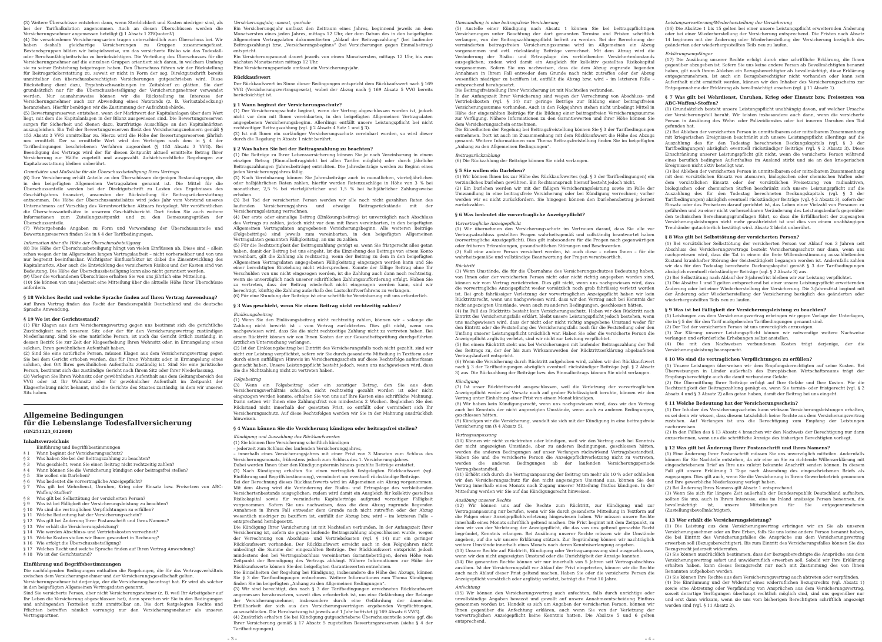(3) Weitere Überschüsse entstehen dann, wenn Sterblichkeit und Kosten niedriger sind, als bei der Tarifkalkulation angenommen. Auch an diesen Überschüssen werden die Versicherungsnehmer angemessen beteiligt (§ 1 Absatz 1 ZRQuotenV).
(4) Die verschiedenen Versicherungsarten tragen unterschiedlich zum Überschuss bei. Wir haben deshalb gleichartige Versicherungen zu Gruppen zusammengefasst. Bestandsgruppen bilden wir beispielsweise, um das versicherte Risiko wie das Todesfall- oder Berufsunfähigkeitsrisiko zu berücksichtigen. Die Verteilung des Überschusses für die Versicherungsnehmer auf die einzelnen Gruppen orientiert sich daran, in welchem Umfang sie zu seiner Entstehung beigetragen haben. Den Überschuss führen wir der Rückstellung für Beitragsrückerstattung zu, soweit er nicht in Form der sog. Direktgutschrift bereits unmittelbar den überschussberechtigten Versicherungen gutgeschrieben wird. Diese Rückstellung dient dazu, Ergebnisschwankungen im Zeitablauf zu glätten. Sie darf grundsätzlich nur für die Überschussbeteiligung der Versicherungsnehmer verwendet werden. Nur ausnahmsweise können wir die Rückstellung im Interesse der Versicherungsnehmer auch zur Abwendung eines Notstands (z. B. Verlustabdeckung) heranziehen. Hierfür benötigen wir die Zustimmung der Aufsichtsbehörde.
(5) Bewertungsreserven entstehen, wenn der Marktwert der Kapitalanlagen über dem Wert liegt, mit dem die Kapitalanlagen in der Bilanz ausgewiesen sind. Die Bewertungsreserven sorgen für Sicherheit und dienen dazu, kurzfristige Ausschläge an den Kapitalmärkten auszugleichen. Ein Teil der Bewertungsreserven fließt den Versicherungsnehmern gemäß § 153 Absatz 3 VVG unmittelbar zu. Hierzu wird die Höhe der Bewertungsreserven jährlich neu ermittelt. Der so ermittelte Wert wird den Verträgen nach dem in § 4 der Tarifbedingungen beschriebenen Verfahren zugeordnet (§ 153 Absatz 3 VVG). Bei Beendigung des Vertrags wird der für diesen Zeitpunkt aktuell ermittelte Betrag Ihrer Versicherung zur Hälfte zugeteilt und ausgezahlt. Aufsichtsrechtliche Regelungen zur Kapitalausstattung bleiben unberührt.
Grundsätze und Maßstäbe für die Überschussbeteiligung Ihres Vertrags
(6) Ihre Versicherung erhält Anteile an den Überschüssen derjenigen Bestandsgruppe, die in den beigefügten Allgemeinen Vertragsdaten genannt ist. Die Mittel für die Überschussanteile werden bei der Direktgutschrift zu Lasten des Ergebnisses des Geschäftsjahres finanziert, ansonsten der Rückstellung für Beitragsrückerstattung entnommen. Die Höhe der Überschussanteilsätze wird jedes Jahr vom Vorstand unseres Unternehmens auf Vorschlag des Verantwortlichen Aktuars festgelegt. Wir veröffentlichen die Überschussanteilsätze in unserem Geschäftsbericht. Dort finden Sie auch weitere Informationen zum Zuteilungszeitpunkt und zu den Bemessungsgrößen der Überschussanteile.
(7) Weitergehende Angaben zu Form und Verwendung der Überschussanteile und Bewertungsreserven finden Sie in § 4 der Tarifbedingungen.
Information über die Höhe der Überschussbeteiligung
(8) Die Höhe der Überschussbeteiligung hängt von vielen Einflüssen ab. Diese sind – allein schon wegen der im Allgemeinen langen Vertragslaufzeit – nicht vorhersehbar und von uns nur begrenzt beeinflussbar. Wichtigster Einflussfaktor ist dabei die Zinsentwicklung des Kapitalmarkts. Aber auch die Entwicklung des versicherten Risikos und der Kosten sind von Bedeutung. Die Höhe der Überschussbeteiligung kann also nicht garantiert werden.
(9) Über die vorhandenen Überschüsse erhalten Sie von uns jährlich eine Mitteilung.
(10) Sie können von uns jederzeit eine Mitteilung über die aktuelle Höhe Ihrer Überschüsse anfordern.
§ 18 Welches Recht und welche Sprache finden auf Ihren Vertrag Anwendung?
Auf Ihren Vertrag finden das Recht der Bundesrepublik Deutschland und die deutsche Sprache Anwendung.
§ 19 Wo ist der Gerichtsstand?
(1) Für Klagen aus dem Versicherungsvertrag gegen uns bestimmt sich die gerichtliche Zuständigkeit nach unserem Sitz oder der für den Versicherungsvertrag zuständigen Niederlassung. Sind Sie eine natürliche Person, ist auch das Gericht örtlich zuständig, in dessen Bezirk Sie zur Zeit der Klageerhebung Ihren Wohnsitz oder, in Ermangelung eines solchen, Ihren gewöhnlichen Aufenthalt haben.
(2) Sind Sie eine natürliche Person, müssen Klagen aus dem Versicherungsvertrag gegen Sie bei dem Gericht erhoben werden, das für Ihren Wohnsitz oder, in Ermangelung eines solchen, den Ort Ihres gewöhnlichen Aufenthalts zuständig ist. Sind Sie eine juristische Person, bestimmt sich das zuständige Gericht nach Ihrem Sitz oder Ihrer Niederlassung.
(3) Verlegen Sie Ihren Wohnsitz oder gewöhnlichen Aufenthalt aus dem Geltungsbereich des VVG oder ist Ihr Wohnsitz oder Ihr gewöhnlicher Aufenthalt im Zeitpunkt der Klageerhebung nicht bekannt, sind die Gerichte des Staates zuständig, in dem wir unseren Sitz haben.
Allgemeine Bedingungen
für die Lebenslange Todesfallversicherung
(GN251123_012008)
Inhaltsverzeichnis
Einführung und Begriffsbestimmungen
§ 1 Wann beginnt der Versicherungsschutz?
§ 2 Was haben Sie bei der Beitragszahlung zu beachten?
§ 3 Was geschieht, wenn Sie einen Beitrag nicht rechtzeitig zahlen?
§ 4 Wann können Sie die Versicherung kündigen oder beitragsfrei stellen?
§ 5 Sie wollen ein Darlehen?
§ 6 Was bedeutet die vorvertragliche Anzeigepflicht?
§ 7 Was gilt bei Wehrdienst, Unruhen, Krieg oder Einsatz bzw. Freisetzen von ABC-Waffen/-Stoffen?
§ 8 Was gilt bei Selbsttötung der versicherten Person?
§ 9 Was ist bei Fälligkeit der Versicherungsleistung zu beachten?
§ 10 Wo sind die vertraglichen Verpflichtungen zu erfüllen?
§ 11 Welche Bedeutung hat der Versicherungsschein?
§ 12 Was gilt bei Änderung Ihrer Postanschrift und Ihres Namens?
§ 13 Wer erhält die Versicherungsleistung?
§ 14 Wie werden Abschluss- und Vertriebskosten verrechnet?
§ 15 Welche Kosten stellen wir Ihnen gesondert in Rechnung?
§ 16 Wie erfolgt die Überschussbeteiligung?
§ 17 Welches Recht und welche Sprache finden auf Ihren Vertrag Anwendung?
§ 18 Wo ist der Gerichtsstand?
Einführung und Begriffsbestimmungen
Die nachfolgenden Bedingungen enthalten die Regelungen, die für das Vertragsverhältnis zwischen dem Versicherungsnehmer und der Versicherungsgesellschaft gelten.
Versicherungsnehmer ist derjenige, der die Versicherung beantragt hat. Er wird als solcher in den beigefügten Allgemeinen Vertragsdaten genannt.
Sind Sie versicherte Person, aber nicht Versicherungsnehmer (z. B. weil Ihr Arbeitgeber auf Ihr Leben die Versicherung abgeschlossen hat), dann sprechen wir Sie in den Bedingungen und anhängenden Textteilen nicht unmittelbar an. Die dort festgelegten Rechte und Pflichten betreffen nämlich vorrangig nur den Versicherungsnehmer als unseren Vertragspartner.
Versicherungsjahr, -monat, -periode
Ein Versicherungsjahr umfasst den Zeitraum eines Jahres, beginnend jeweils an dem Monatsersten eines jeden Jahres, mittags 12 Uhr, der dem Datum des in den beigefügten Allgemeinen Vertragsdaten dokumentierten „Ablauf der Beitragszahlung“ (bei laufender Beitragszahlung) bzw. „Versicherungsbeginns“ (bei Versicherungen gegen Einmalbeitrag) entspricht.
Ein Versicherungsmonat dauert jeweils von einem Monatsersten, mittags 12 Uhr, bis zum nächsten Monatsersten mittags 12 Uhr.
Eine Versicherungsperiode umfasst ein Versicherungsjahr.
Rückkaufswert
Der Rückkaufswert im Sinne dieser Bedingungen entspricht dem Rückkaufswert nach § 169 VVG (Versicherungsvertragsgesetz), wobei der Abzug nach § 169 Absatz 5 VVG bereits berücksichtigt ist.
§ 1 Wann beginnt der Versicherungsschutz?
(1) Der Versicherungsschutz beginnt, wenn der Vertrag abgeschlossen worden ist, jedoch nicht vor dem mit Ihnen vereinbarten, in den beigefügten Allgemeinen Vertragsdaten angegebenen Versicherungsbeginn. Allerdings entfällt unsere Leistungspflicht bei nicht rechtzeitiger Beitragszahlung (vgl. § 2 Absatz 4 Satz 1 und § 3).
(2) Ist mit Ihnen ein vorläufiger Versicherungsschutz vereinbart worden, so wird dieser durch die Regelung in Absatz 1 nicht berührt.
§ 2 Was haben Sie bei der Beitragszahlung zu beachten?
(1) Die Beiträge zu Ihrer Lebensversicherung können Sie je nach Vereinbarung in einem einzigen Betrag (Einmalbeitrag/nicht bei allen Tarifen möglich) oder durch jährliche Beitragszahlungen (Jahresbeiträge) entrichten. Die Jahresbeiträge werden zu Beginn eines jeden Versicherungsjahres fällig.
(2) Nach Vereinbarung können Sie Jahresbeiträge auch in monatlichen, vierteljährlichen oder halbjährlichen Raten zahlen; hierfür werden Ratenzuschläge in Höhe von 3 % bei monatlicher, 2,5 % bei vierteljährlicher und 1,5 % bei halbjährlicher Zahlungsweise erhoben.
(3) Bei Tod der versicherten Person werden wir alle noch nicht gezahlten Raten des laufenden Versicherungsjahres und etwaige Beitragsrückstände mit der Versicherungsleistung verrechnen.
(4) Der erste oder einmalige Beitrag (Einlösungsbeitrag) ist unverzüglich nach Abschluss des Vertrags zu zahlen, jedoch nicht vor dem mit Ihnen vereinbarten, in den beigefügten Allgemeinen Vertragsdaten angegebenen Versicherungsbeginn. Alle weiteren Beiträge (Folgebeiträge) sind jeweils zum vereinbarten, in den beigefügten Allgemeinen Vertragsdaten genannten Fälligkeitstag, an uns zu zahlen.
(5) Für die Rechtzeitigkeit der Beitragszahlung genügt es, wenn Sie fristgerecht alles getan haben, damit der Beitrag bei uns eingeht. Ist die Einziehung des Beitrags von einem Konto vereinbart, gilt die Zahlung als rechtzeitig, wenn der Beitrag zu dem in den beigefügten Allgemeinen Vertragsdaten angegebenen Fälligkeitstag eingezogen werden kann und Sie einer berechtigten Einziehung nicht widersprechen. Konnte der fällige Beitrag ohne Ihr Verschulden von uns nicht eingezogen werden, ist die Zahlung auch dann noch rechtzeitig, wenn sie unverzüglich nach unserer schriftlichen Zahlungsaufforderung erfolgt. Haben Sie zu vertreten, dass der Beitrag wiederholt nicht eingezogen werden kann, sind wir berechtigt, künftig die Zahlung außerhalb des Lastschriftverfahrens zu verlangen.
(6) Für eine Stundung der Beiträge ist eine schriftliche Vereinbarung mit uns erforderlich.
§ 3 Was geschieht, wenn Sie einen Beitrag nicht rechtzeitig zahlen?
Einlösungsbeitrag
(1) Wenn Sie den Einlösungsbeitrag nicht rechtzeitig zahlen, können wir – solange die Zahlung nicht bewirkt ist – vom Vertrag zurücktreten. Dies gilt nicht, wenn uns nachgewiesen wird, dass Sie die nicht rechtzeitige Zahlung nicht zu vertreten haben. Bei einem Rücktritt können wir von Ihnen Kosten der zur Gesundheitsprüfung durchgeführten ärztlichen Untersuchung verlangen.
(2) Ist der Einlösungsbeitrag bei Eintritt des Versicherungsfalls noch nicht gezahlt, sind wir nicht zur Leistung verpflichtet, sofern wir Sie durch gesonderte Mitteilung in Textform oder durch einen auffälligen Hinweis im Versicherungsschein auf diese Rechtsfolge aufmerksam gemacht haben. Unsere Leistungspflicht besteht jedoch, wenn uns nachgewiesen wird, dass Sie die Nichtzahlung nicht zu vertreten haben.
Folgebeitrag
(3) Wenn ein Folgebeitrag oder ein sonstiger Betrag, den Sie aus dem Versicherungsverhältnis schulden, nicht rechtzeitig gezahlt worden ist oder nicht eingezogen werden konnte, erhalten Sie von uns auf Ihre Kosten eine schriftliche Mahnung. Darin setzen wir Ihnen eine Zahlungsfrist von mindestens 2 Wochen. Begleichen Sie den Rückstand nicht innerhalb der gesetzten Frist, so entfällt oder vermindert sich Ihr Versicherungsschutz. Auf diese Rechtsfolgen werden wir Sie in der Mahnung ausdrücklich hinweisen.
§ 4 Wann können Sie die Versicherung kündigen oder beitragsfrei stellen?
Kündigung und Auszahlung des Rückkaufswertes
(1) Sie können Ihre Versicherung schriftlich kündigen
– jederzeit zum Schluss des laufenden Versicherungsjahres,
– innerhalb eines Versicherungsjahres mit einer Frist von 3 Monaten zum Schluss des Versicherungsmonats, frühestens jedoch zum Schluss des 1. Versicherungsjahres.
Dabei werden Ihnen über den Kündigungstermin hinaus gezahlte Beiträge erstattet.
(2) Nach Kündigung erhalten Sie einen vertraglich festgelegten Rückkaufswert (vgl. Einführung und Begriffsbestimmung), vermindert um eventuell rückständige Beiträge.
Bei der Berechnung dieses Rückkaufswerts wird im Allgemeinen ein Abzug vorgenommen. Mit dem Abzug wird die Veränderung der Risiko- und Ertragslage des verbleibenden Versichertenbestands ausgeglichen; zudem wird damit ein Ausgleich für kollektiv gestelltes Risikokapital sowie für verminderte Kapitalerträge aufgrund vorzeitiger Fälligkeit vorgenommen. Sofern Sie uns nachweisen, dass die dem Abzug zugrunde liegenden Annahmen in Ihrem Fall entweder dem Grunde nach nicht zutreffen oder der Abzug wesentlich niedriger zu beziffern ist, entfällt der Abzug bzw. wird – im letzteren Falle – entsprechend herabgesetzt.
Die Kündigung Ihrer Versicherung ist mit Nachteilen verbunden. In der Anfangszeit Ihrer Versicherung ist, sofern sie gegen laufende Beitragszahlung abgeschlossen wurde, wegen der Verrechnung von Abschluss- und Vertriebskosten (vgl. § 14) nur ein geringer Rückkaufswert vorhanden. Der Rückkaufswert erreicht auch in den Folgejahren nicht unbedingt die Summe der eingezahlten Beiträge. Der Rückkaufswert entspricht jedoch mindestens den bei Vertragsabschluss vereinbarten Garantiebeträgen, deren Höhe vom Zeitpunkt der Beendigung des Vertrags abhängt. Nähere Informationen zur Höhe der Rückkaufswerte können Sie den beigefügten Garantiewerten entnehmen.
Die Einzelheiten der Regelung bei Kündigung, insbesondere die Höhe des Abzugs, können Sie § 3 der Tarifbedingungen entnehmen. Weitere Informationen zum Thema Kündigung finden Sie im beigefügten „Anhang zu den Allgemeinen Bedingungen“.
(3) Wir sind berechtigt, den nach § 3 der Tarifbedingungen errechneten Rückkaufswert angemessen herabzusetzen, soweit dies erforderlich ist, um eine Gefährdung der Belange der Versicherungsnehmer, insbesondere durch eine Gefährdung der dauernden Erfüllbarkeit der sich aus den Versicherungsverträgen ergebenden Verpflichtungen, auszuschließen. Die Herabsetzung ist jeweils auf 1 Jahr befristet (§ 169 Absatz 6 VVG).
(4) Zusätzlich erhalten Sie bei Kündigung gutgeschriebene Überschussanteile sowie ggf. die Ihrer Versicherung gemäß § 17 Absatz 5 zugeteilten Bewertungsreserven (siehe § 4 der Tarifbedingungen).
Umwandlung in eine beitragsfreie Versicherung
(5) Anstelle einer Kündigung nach Absatz 1 können Sie bei beitragspflichtigen Versicherungen unter Beachtung der dort genannten Termine und Fristen schriftlich verlangen, von der Beitragszahlungspflicht befreit zu werden. Bei der Berechnung der verminderten beitragsfreien Versicherungssumme wird im Allgemeinen ein Abzug vorgenommen und evtl. rückständig Beiträge verrechnet. Mit dem Abzug wird die Veränderung der Risiko- und Ertragslage des verbleibenden Versichertenbestands ausgeglichen; zudem wird damit ein Ausgleich für kollektiv gestelltes Risikokapital vorgenommen. Sofern Sie uns nachweisen, dass die dem Abzug zugrunde liegenden Annahmen in Ihrem Fall entweder dem Grunde nach nicht zutreffen oder der Abzug wesentlich niedriger zu beziffern ist, entfällt die Abzug bzw. wird – im letzteren Falle – entsprechend herabgesetzt.
Die Beitragsfreistellung Ihrer Versicherung ist mit Nachteilen verbunden.
In der Anfangszeit Ihrer Versicherung sind wegen der Verrechnung von Abschluss- und Vertriebskosten (vgl. § 14) nur geringe Beträge zur Bildung einer beitragsfreien Versicherungssumme vorhanden. Auch in den Folgejahren stehen nicht unbedingt Mittel in Höhe der eingezahlten Beiträge für die Bildung einer beitragsfreien Versicherungssumme zur Verfügung. Nähere Informationen zu den Garantiewerten und ihrer Höhe können Sie dem Versicherungsschein entnehmen.
Die Einzelheiten der Regelung bei Beitragsfreistellung können Sie § 3 der Tarifbedingungen entnehmen. Dort ist auch im Zusammenhang mit dem Rückkaufswert die Höhe des Abzugs genannt. Weitere Informationen zum Thema Beitragsfreistellung finden Sie im beigefügten „Anhang zu den Allgemeinen Bedingungen“.
Beitragsrückzahlung
(6) Die Rückzahlung der Beiträge können Sie nicht verlangen.
§ 5 Sie wollen ein Darlehen?
(1) Wir können Ihnen bis zur Höhe des Rückkaufswertes (vgl. § 3 der Tarifbedingungen) ein verzinsliches Darlehen gewähren. Ein Rechtsanspruch hierauf besteht jedoch nicht.
(2) Ein Darlehen werden wir mit der fälligen Versicherungsleistung sowie im Falle der Umwandlung in eine beitragsfreie Versicherung oder bei Kündigung verrechnen; vorher werden wir es nicht zurückfordern. Sie hingegen können den Darlehensbetrag jederzeit zurückzahlen.
§ 6 Was bedeutet die vorvertragliche Anzeigepflicht?
Vorvertragliche Anzeigepflicht
(1) Wir übernehmen den Versicherungsschutz im Vertrauen darauf, dass Sie alle vor Vertragsabschluss gestellten Fragen wahrheitsgemäß und vollständig beantwortet haben (vorvertragliche Anzeigepflicht). Dies gilt insbesondere für die Fragen nach gegenwärtigen oder früheren Erkrankungen, gesundheitlichen Störungen und Beschwerden.
(2) Soll eine andere Person versichert werden, ist auch diese – neben Ihnen – für die wahrheitsgemäße und vollständige Beantwortung der Fragen verantwortlich.
Rücktritt
(3) Wenn Umstände, die für die Übernahme des Versicherungsschutzes Bedeutung haben, von Ihnen oder der versicherten Person nicht oder nicht richtig angegeben worden sind, können wir vom Vertrag zurücktreten. Dies gilt nicht, wenn uns nachgewiesen wird, dass die vorvertragliche Anzeigepflicht weder vorsätzlich noch grob fahrlässig verletzt worden ist. Bei grob fahrlässiger Verletzung der vorvertraglichen Anzeigepflicht haben wir kein Rücktrittsrecht, wenn uns nachgewiesen wird, dass wir den Vertrag auch bei Kenntnis der nicht angezeigten Umstände, wenn auch zu anderen Bedingungen, geschlossen hätten.
(4) Im Fall des Rücktritts besteht kein Versicherungsschutz. Haben wir den Rücktritt nach Eintritt des Versicherungsfalls erklärt, bleibt unsere Leistungspflicht jedoch bestehen, wenn uns nachgewiesen wird, dass der nicht oder nicht richtig angegebene Umstand weder für den Eintritt oder die Feststellung des Versicherungsfalls noch für die Feststellung oder den Umfang unserer Leistungspflicht ursächlich war. Haben Sie oder die versicherte Person die Anzeigepflicht arglistig verletzt, sind wir nicht zur Leistung verpflichtet.
(5) Bei einem Rücktritt steht uns bei Versicherungen mit laufender Beitragszahlung der Teil des Beitrags zu, der der bis zum Wirksamwerden der Rücktrittserklärung abgelaufenen Vertragslaufzeit entspricht.
(6) Wenn die Versicherung durch Rücktritt aufgehoben wird, zahlen wir den Rückkaufswert nach § 3 der Tarifbedingungen abzüglich eventuell rückständiger Beiträge (vgl. § 2 Absatz 3) aus. Die Rückzahlung der Beiträge bzw. des Einmalbeitrags können Sie nicht verlangen.
Kündigung
(7) Ist unser Rücktrittsrecht ausgeschlossen, weil die Verletzung der vorvertraglichen Anzeigepflicht weder auf Vorsatz noch auf grober Fahrlässigkeit beruhte, können wir den Vertrag unter Einhaltung einer Frist von einem Monat kündigen.
(8) Wir haben kein Kündigungsrecht, wenn uns nachgewiesen wird, dass wir den Vertrag auch bei Kenntnis der nicht angezeigten Umstände, wenn auch zu anderen Bedingungen, geschlossen hätten.
(9) Kündigen wir die Versicherung, wandelt sie sich mit der Kündigung in eine beitragsfreie Versicherung um (§ 4 Absatz 5).
Vertragsanpassung
(10) Können wir nicht zurücktreten oder kündigen, weil wir den Vertrag auch bei Kenntnis der nicht angezeigten Umstände, aber zu anderen Bedingungen, geschlossen hätten, werden die anderen Bedingungen auf unser Verlangen rückwirkend Vertragsbestandteil. Haben Sie und die versicherte Person die Anzeigepflichtverletzung nicht zu vertreten, werden die anderen Bedingungen ab der laufenden Versicherungsperiode Vertragsbestandteil.
(11) Erhöht sich durch die Vertragsanpassung der Beitrag um mehr als 10 % oder schließen wir den Versicherungsschutz für den nicht angezeigten Umstand aus, können Sie den Vertrag innerhalb eines Monats nach Zugang unserer Mitteilung fristlos kündigen. In der Mitteilung werden wir Sie auf das Kündigungsrecht hinweisen.
Ausübung unserer Rechte
(12) Wir können uns auf die Rechte zum Rücktritt, zur Kündigung und zur Vertragsanpassung nur berufen, wenn wir Sie durch gesonderte Mitteilung in Textform auf die Folgen einer Anzeigepflichtverletzung hingewiesen haben. Wir müssen unsere Rechte innerhalb eines Monats schriftlich geltend machen. Die Frist beginnt mit dem Zeitpunkt, zu dem wir von der Verletzung der Anzeigepflicht, die das von uns geltend gemachte Recht begründet, Kenntnis erlangen. Bei Ausübung unserer Rechte müssen wir die Umstände angeben, auf die wir unsere Erklärung stützen. Zur Begründung können wir nachträglich weitere Umstände innerhalb eines Monats nach deren Kenntniserlangung angeben.
(13) Unsere Rechte auf Rücktritt, Kündigung oder Vertragsanpassung sind ausgeschlossen, wenn wir den nicht angezeigten Umstand oder die Unrichtigkeit der Anzeige kannten.
(14) Die genannten Rechte können wir nur innerhalb von 5 Jahren seit Vertragsabschluss ausüben. Ist der Versicherungsfall vor Ablauf der Frist eingetreten, können wir die Rechte auch nach Ablauf dieser Frist geltend machen. Haben Sie oder die versicherte Person die Anzeigepflicht vorsätzlich oder arglistig verletzt, beträgt die Frist 10 Jahre.
Anfechtung
(15) Wir können den Versicherungsvertrag auch anfechten, falls durch unrichtige oder unvollständige Angaben bewusst und gewollt auf unsere Annahmeentscheidung Einfluss genommen worden ist. Handelt es sich um Angaben der versicherten Person, können wir Ihnen gegenüber die Anfechtung erklären, auch wenn Sie von der Verletzung der vorvertraglichen Anzeigepflicht keine Kenntnis hatten. Die Absätze 5 und 6 gelten entsprechend.
Leistungserweiterung/Wiederherstellung der Versicherung
(16) Die Absätze 1 bis 15 gelten bei einer unsere Leistungspflicht erweiternden Änderung oder bei einer Wiederherstellung der Versicherung entsprechend. Die Fristen nach Absatz 14 beginnen mit der Änderung oder Wiederherstellung der Versicherung bezüglich des geänderten oder wiederhergestellten Teils neu zu laufen.
Erklärungsempfänger
(17) Die Ausübung unserer Rechte erfolgt durch eine schriftliche Erklärung, die Ihnen gegenüber abzugeben ist. Sofern Sie uns keine andere Person als Bevollmächtigten benannt haben, gilt nach Ihrem Ableben ein Bezugsberechtigter als bevollmächtigt, diese Erklärung entgegenzunehmen. Ist auch ein Bezugsberechtigter nicht vorhanden oder kann sein Aufenthalt nicht ermittelt werden, können wir den Inhaber des Versicherungsscheins zur Entgegennahme der Erklärung als bevollmächtigt ansehen (vgl. § 11 Absatz 1).
§ 7 Was gilt bei Wehrdienst, Unruhen, Krieg oder Einsatz bzw. Freisetzen von ABC-Waffen/-Stoffen?
(1) Grundsätzlich besteht unsere Leistungspflicht unabhängig davon, auf welcher Ursache der Versicherungsfall beruht. Wir leisten insbesondere auch dann, wenn die versicherte Person in Ausübung des Wehr- oder Polizeidienstes oder bei inneren Unruhen den Tod gefunden hat.
(2) Bei Ableben der versicherten Person in unmittelbarem oder mittelbarem Zusammenhang mit kriegerischen Ereignissen beschränkt sich unsere Leistungspflicht allerdings auf die Auszahlung des für den Todestag berechneten Deckungskapitals (vgl. § 3 der Tarifbedingungen) abzüglich eventuell rückständiger Beiträge (vgl. § 2 Absatz 3). Diese Einschränkung unserer Leistungspflicht gilt nicht, wenn die versicherte Person während eines beruflich bedingten Aufenthaltes im Ausland stirbt und sie an den kriegerischen Ereignissen nicht aktiv beteiligt war.
(3) Bei Ableben der versicherten Person in unmittelbarem oder mittelbarem Zusammenhang mit dem vorsätzlichen Einsatz von atomaren, biologischen oder chemischen Waffen oder dem vorsätzlichen Einsatz oder der vorsätzlichen Freisetzung von radioaktiven, biologischen oder chemischen Stoffen beschränkt sich unsere Leistungspflicht auf die Auszahlung des für den Todestag berechneten Deckungskapitals (vgl. § 3 der Tarifbedingungen) abzüglich eventuell rückständiger Beiträge (vgl. § 2 Absatz 3), sofern der Einsatz oder das Freisetzen darauf gerichtet ist, das Leben einer Vielzahl von Personen zu gefährden und zu einer nicht vorhersehbaren Veränderung des Leistungsbedarfs gegenüber den technischen Berechnungsgrundlagen führt, so dass die Erfüllbarkeit der zugesagten Versicherungsleistungen nicht mehr gewährleistet ist und dies von einem unabhängigen Treuhänder gutachterlich bestätigt wird. Absatz 2 bleibt unberührt.
§ 8 Was gilt bei Selbsttötung der versicherten Person?
(1) Bei vorsätzlicher Selbsttötung der versicherten Person vor Ablauf von 3 Jahren seit Abschluss des Versicherungsvertrags besteht Versicherungsschutz nur dann, wenn uns nachgewiesen wird, dass die Tat in einem die freie Willensbestimmung ausschließenden Zustand krankhafter Störung der Geistestätigkeit begangen worden ist. Andernfalls zahlen wir das für den Todestag berechnete Deckungskapital gemäß § 3 der Tarifbedingungen abzüglich eventuell rückständiger Beiträge (vgl. § 2 Absatz 3) aus.
(2) Bei Selbsttötung nach Ablauf der 3-jahresfrist bleiben wir zur Leistung verpflichtet.
(3) Die Absätze 1 und 2 gelten entsprechend bei einer unsere Leistungspflicht erweiternden Änderung oder bei einer Wiederherstellung der Versicherung. Die 3-Jahresfrist beginnt mit der Änderung oder Wiederherstellung der Versicherung bezüglich des geänderten oder wiederhergestellten Teils neu zu laufen.
§ 9 Was ist bei Fälligkeit der Versicherungsleistung zu beachten?
(1) Leistungen aus dem Versicherungsvertrag erbringen wir gegen Vorlage der Unterlagen, die in § 5 der für den Tarif maßgebenden Tarifbedingungen genannt sind.
(2) Der Tod der versicherten Person ist uns unverzüglich anzuzeigen.
(3) Zur Klärung unserer Leistungspflicht können wir notwendige weitere Nachweise verlangen und erforderliche Erhebungen selbst anstellen.
(4) Die mit den Nachweisen verbundenen Kosten trägt derjenige, der die Versicherungsleistung beansprucht.
§ 10 Wo sind die vertraglichen Verpflichtungen zu erfüllen?
(1) Unsere Leistungen überweisen wir dem Empfangsberechtigten auf seine Kosten. Bei Überweisungen in Länder außerhalb des Europäischen Wirtschaftsraums trägt der Empfangsberechtigte auch die damit verbundene Gefahr.
(2) Die Übermittlung Ihrer Beiträge erfolgt auf Ihre Gefahr und Ihre Kosten. Für die Rechtzeitigkeit der Beitragszahlung genügt es, wenn Sie termin- oder fristgerecht (vgl. § 2 Absatz 4 und § 3 Absatz 2) alles getan haben, damit der Beitrag bei uns eingeht.
§ 11 Welche Bedeutung hat der Versicherungsschein?
(1) Der Inhaber des Versicherungsscheins kann wirksam Versicherungsleistungen erhalten, es sei denn wir wissen, dass diesem tatsächlich keine Rechte aus dem Versicherungsvertrag zustehen. Auf Verlangen ist uns die Berechtigung zum Empfang der Leistungen nachzuweisen.
(2) In den Fällen des § 13 Absatz 4 brauchen wir den Nachweis der Berechtigung nur dann anzuerkennen, wenn uns die schriftliche Anzeige des bisherigen Berechtigten vorliegt.
§ 12 Was gilt bei Änderung Ihrer Postanschrift und Ihres Namens?
(1) Eine Änderung Ihrer Postanschrift müssen Sie uns unverzüglich mitteilen. Andernfalls können für Sie Nachteile entstehen, da wir eine an Sie zu richtende Willenserklärung mit eingeschriebenem Brief an Ihre uns zuletzt bekannte Anschrift senden können. In diesem Fall gilt unsere Erklärung 3 Tage nach Absendung des eingeschriebenen Briefs als zugegangen. Dies gilt auch, wenn Sie die Versicherung in Ihrem Gewerbebetrieb genommen und Ihre gewerbliche Niederlassung verlegt haben.
(2) Bei Änderung Ihres Namens gilt Absatz 1 entsprechend.
(3) Wenn Sie sich für längere Zeit außerhalb der Bundesrepublik Deutschland aufhalten, sollten Sie uns, auch in Ihrem Interesse, eine im Inland ansässige Person benennen, die bevollmächtigt ist, unsere Mitteilungen für Sie entgegenzunehmen (Zustellungsbevollmächtigter).
§ 13 Wer erhält die Versicherungsleistung?
(1) Die Leistung aus dem Versicherungsvertrag erbringen wir an Sie als unseren Versicherungsnehmer oder an Ihre Erben, falls Sie uns keine andere Person benannt haben, die bei Eintritt des Versicherungsfalles die Ansprüche aus dem Versicherungsvertrag erwerben soll (Bezugsberechtigter). Bis zum Eintritt des Versicherungsfalles können Sie das Bezugsrecht jederzeit widerrufen.
(2) Sie können ausdrücklich bestimmen, dass der Bezugsberechtigte die Ansprüche aus dem Versicherungsvertrag sofort und unwiderruflich erwerben soll. Sobald wir Ihre Erklärung erhalten haben, kann dieses Bezugsrecht nur noch mit Zustimmung des von Ihnen Benannten aufgehoben werden.
(3) Sie können Ihre Rechte aus dem Versicherungsvertrag auch abtreten oder verpfänden.
(4) Die Einräumung und der Widerruf eines widerruflichen Bezugsrechts (vgl. Absatz 1) sowie eine Abtretung oder Verpfändung von Ansprüchen aus dem Versicherungsvertrag, soweit derartige Verfügungen überhaupt rechtlich möglich sind, sind uns gegenüber nur und erst dann wirksam, wenn sie uns vom bisherigen Berechtigten schriftlich angezeigt worden sind (vgl. § 11 Absatz 2).
– 3 – – 4 –